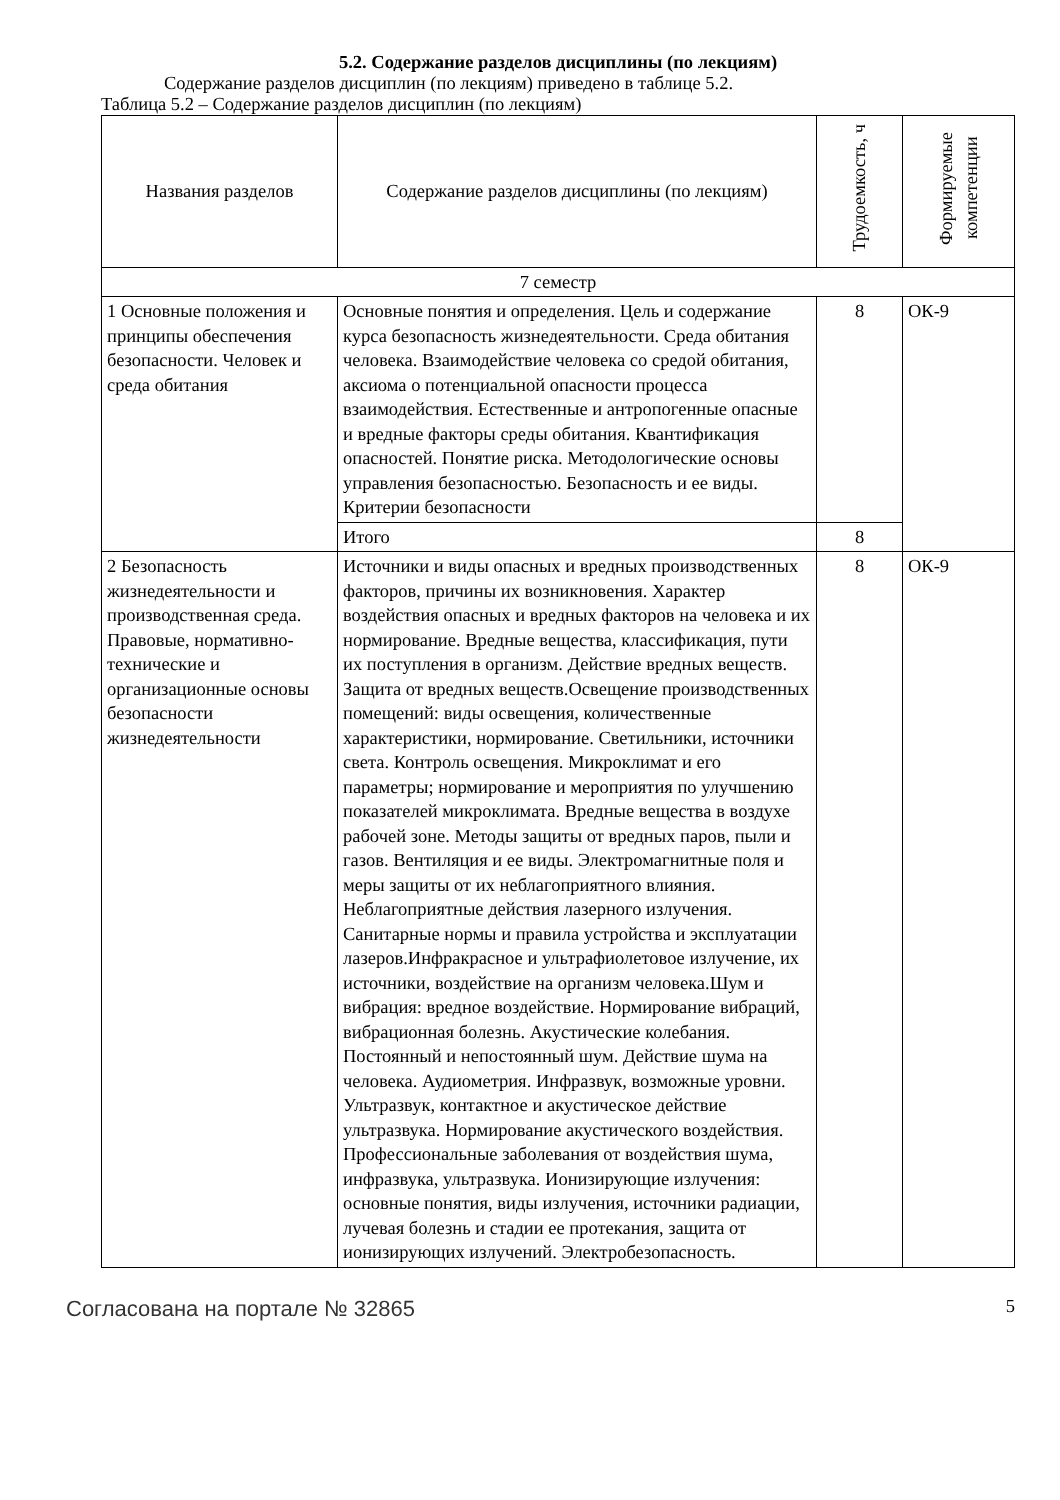5.2. Содержание разделов дисциплины (по лекциям)
Содержание разделов дисциплин (по лекциям) приведено в таблице 5.2.
Таблица 5.2 – Содержание разделов дисциплин (по лекциям)
| Названия разделов | Содержание разделов дисциплины (по лекциям) | Трудоемкость, ч | Формируемые компетенции |
| --- | --- | --- | --- |
| 7 семестр | | | |
| 1 Основные положения и принципы обеспечения безопасности. Человек и среда обитания | Основные понятия и определения. Цель и содержание курса безопасность жизнедеятельности. Среда обитания человека. Взаимодействие человека со средой обитания, аксиома о потенциальной опасности процесса взаимодействия. Естественные и антропогенные опасные и вредные факторы среды обитания. Квантификация опасностей. Понятие риска. Методологические основы управления безопасностью. Безопасность и ее виды. Критерии безопасности | 8 | ОК-9 |
| | Итого | 8 | |
| 2 Безопасность жизнедеятельности и производственная среда. Правовые, нормативно-технические и организационные основы безопасности жизнедеятельности | Источники и виды опасных и вредных производственных факторов, причины их возникновения. Характер воздействия опасных и вредных факторов на человека и их нормирование. Вредные вещества, классификация, пути их поступления в организм. Действие вредных веществ. Защита от вредных веществ.Освещение производственных помещений: виды освещения, количественные характеристики, нормирование. Светильники, источники света. Контроль освещения. Микроклимат и его параметры; нормирование и мероприятия по улучшению показателей микроклимата. Вредные вещества в воздухе рабочей зоне. Методы защиты от вредных паров, пыли и газов. Вентиляция и ее виды. Электромагнитные поля и меры защиты от их неблагоприятного влияния. Неблагоприятные действия лазерного излучения. Санитарные нормы и правила устройства и эксплуатации лазеров.Инфракрасное и ультрафиолетовое излучение, их источники, воздействие на организм человека.Шум и вибрация: вредное воздействие. Нормирование вибраций, вибрационная болезнь. Акустические колебания. Постоянный и непостоянный шум. Действие шума на человека. Аудиометрия. Инфразвук, возможные уровни. Ультразвук, контактное и акустическое действие ультразвука. Нормирование акустического воздействия. Профессиональные заболевания от воздействия шума, инфразвука, ультразвука. Ионизирующие излучения: основные понятия, виды излучения, источники радиации, лучевая болезнь и стадии ее протекания, защита от ионизирующих излучений. Электробезопасность. | 8 | ОК-9 |
Согласована на портале № 32865 5